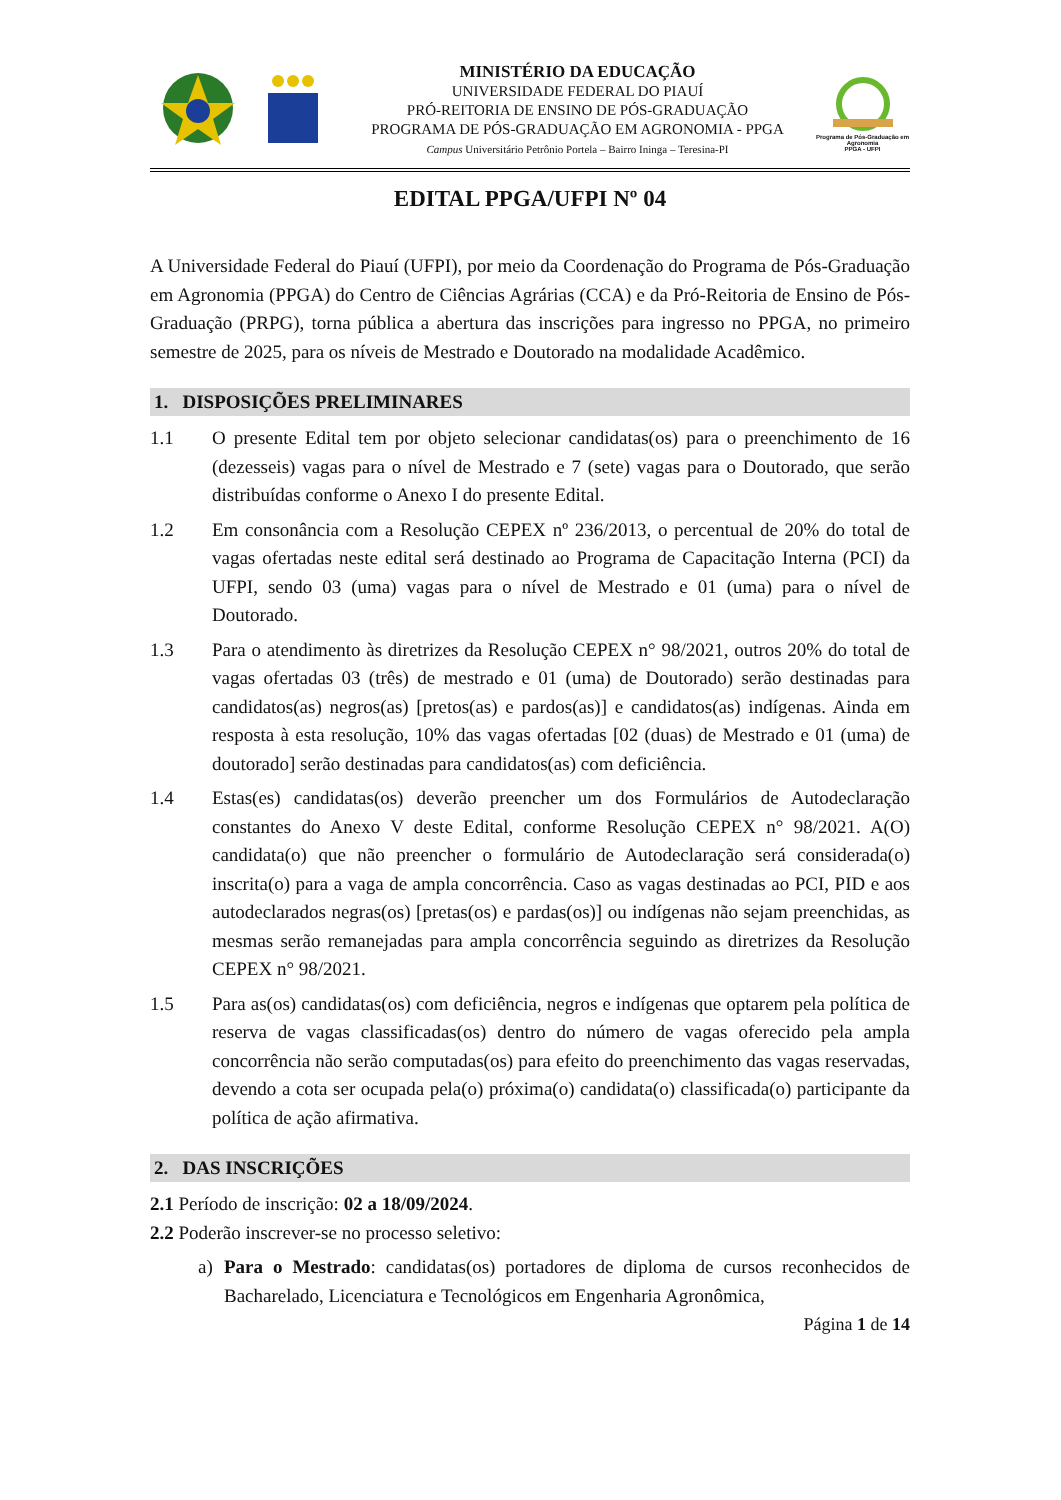MINISTÉRIO DA EDUCAÇÃO
UNIVERSIDADE FEDERAL DO PIAUÍ
PRÓ-REITORIA DE ENSINO DE PÓS-GRADUAÇÃO
PROGRAMA DE PÓS-GRADUAÇÃO EM AGRONOMIA - PPGA
Campus Universitário Petrônio Portela – Bairro Ininga – Teresina-PI
Programa de Pós-Graduação em Agronomia
PPGA - UFPI
EDITAL PPGA/UFPI Nº 04
A Universidade Federal do Piauí (UFPI), por meio da Coordenação do Programa de Pós-Graduação em Agronomia (PPGA) do Centro de Ciências Agrárias (CCA) e da Pró-Reitoria de Ensino de Pós-Graduação (PRPG), torna pública a abertura das inscrições para ingresso no PPGA, no primeiro semestre de 2025, para os níveis de Mestrado e Doutorado na modalidade Acadêmico.
1. DISPOSIÇÕES PRELIMINARES
1.1 O presente Edital tem por objeto selecionar candidatas(os) para o preenchimento de 16 (dezesseis) vagas para o nível de Mestrado e 7 (sete) vagas para o Doutorado, que serão distribuídas conforme o Anexo I do presente Edital.
1.2 Em consonância com a Resolução CEPEX nº 236/2013, o percentual de 20% do total de vagas ofertadas neste edital será destinado ao Programa de Capacitação Interna (PCI) da UFPI, sendo 03 (uma) vagas para o nível de Mestrado e 01 (uma) para o nível de Doutorado.
1.3 Para o atendimento às diretrizes da Resolução CEPEX n° 98/2021, outros 20% do total de vagas ofertadas 03 (três) de mestrado e 01 (uma) de Doutorado) serão destinadas para candidatos(as) negros(as) [pretos(as) e pardos(as)] e candidatos(as) indígenas. Ainda em resposta à esta resolução, 10% das vagas ofertadas [02 (duas) de Mestrado e 01 (uma) de doutorado] serão destinadas para candidatos(as) com deficiência.
1.4 Estas(es) candidatas(os) deverão preencher um dos Formulários de Autodeclaração constantes do Anexo V deste Edital, conforme Resolução CEPEX n° 98/2021. A(O) candidata(o) que não preencher o formulário de Autodeclaração será considerada(o) inscrita(o) para a vaga de ampla concorrência. Caso as vagas destinadas ao PCI, PID e aos autodeclarados negras(os) [pretas(os) e pardas(os)] ou indígenas não sejam preenchidas, as mesmas serão remanejadas para ampla concorrência seguindo as diretrizes da Resolução CEPEX n° 98/2021.
1.5 Para as(os) candidatas(os) com deficiência, negros e indígenas que optarem pela política de reserva de vagas classificadas(os) dentro do número de vagas oferecido pela ampla concorrência não serão computadas(os) para efeito do preenchimento das vagas reservadas, devendo a cota ser ocupada pela(o) próxima(o) candidata(o) classificada(o) participante da política de ação afirmativa.
2. DAS INSCRIÇÕES
2.1 Período de inscrição: 02 a 18/09/2024.
2.2 Poderão inscrever-se no processo seletivo:
a) Para o Mestrado: candidatas(os) portadores de diploma de cursos reconhecidos de Bacharelado, Licenciatura e Tecnológicos em Engenharia Agronômica,
Página 1 de 14